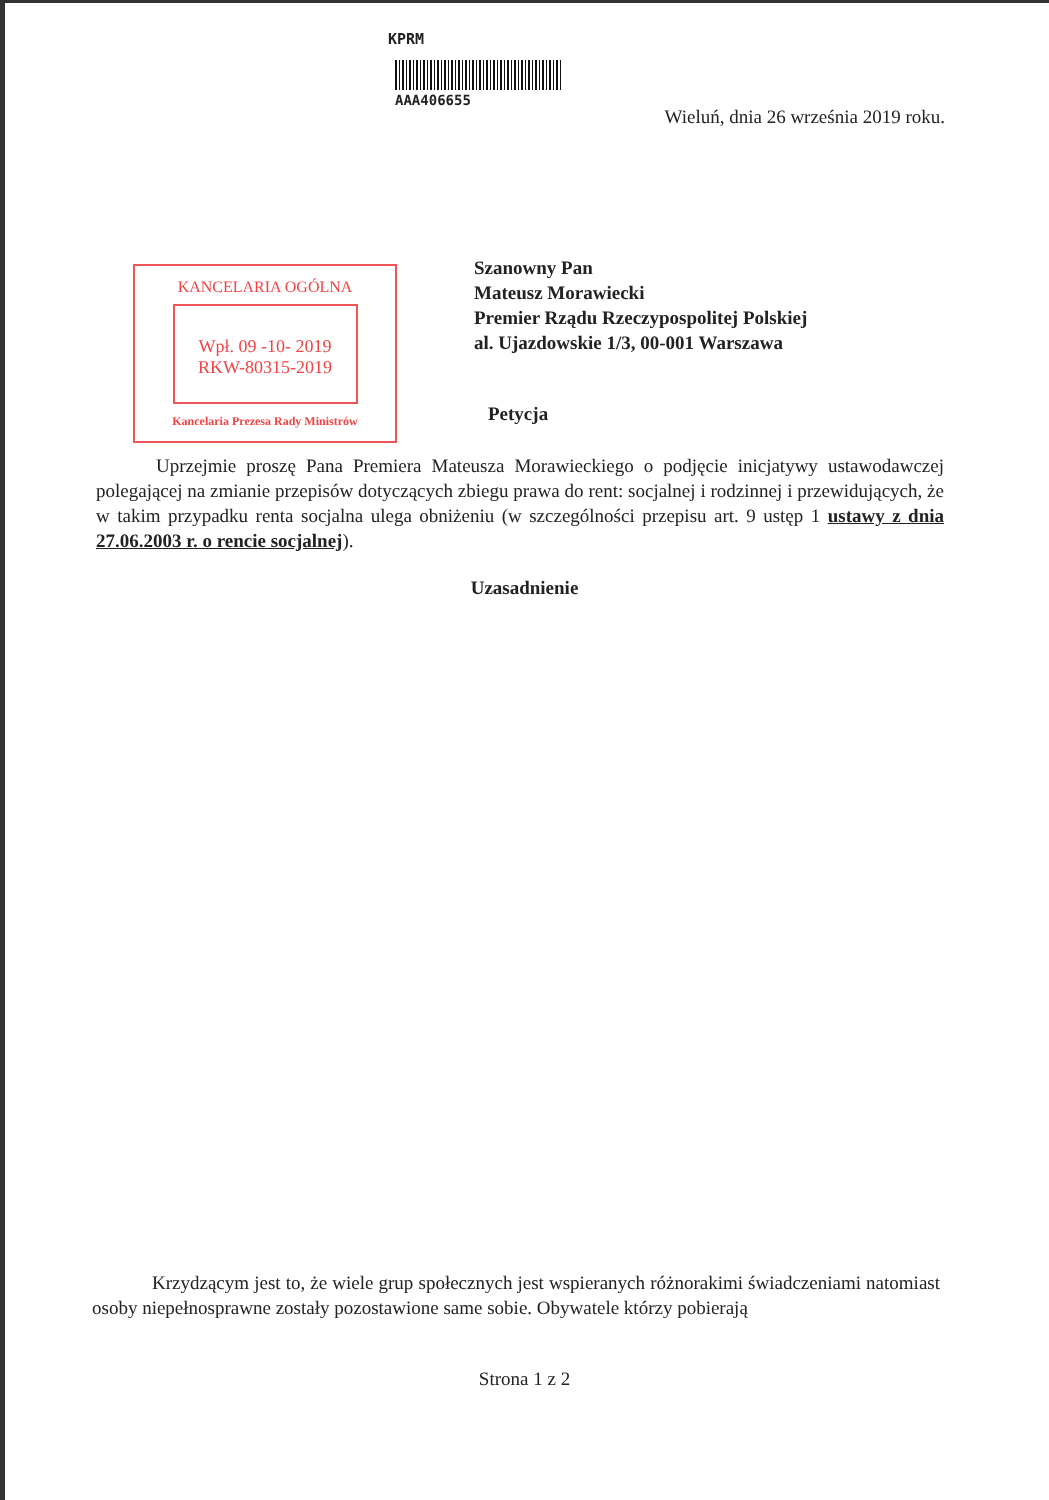KPRM
AAA406655
Wieluń, dnia 26 września 2019 roku.
KANCELARIA OGÓLNA
Wpł. 09 -10- 2019
RKW-80315-2019
Kancelaria Prezesa Rady Ministrów
Szanowny Pan
Mateusz Morawiecki
Premier Rządu Rzeczypospolitej Polskiej
al. Ujazdowskie 1/3, 00-001 Warszawa
Petycja
Uprzejmie proszę Pana Premiera Mateusza Morawieckiego o podjęcie inicjatywy ustawodawczej polegającej na zmianie przepisów dotyczących zbiegu prawa do rent: socjalnej i rodzinnej i przewidujących, że w takim przypadku renta socjalna ulega obniżeniu (w szczególności przepisu art. 9 ustęp 1 ustawy z dnia 27.06.2003 r. o rencie socjalnej).
Uzasadnienie
Krzydzącym jest to, że wiele grup społecznych jest wspieranych różnorakimi świadczeniami natomiast osoby niepełnosprawne zostały pozostawione same sobie. Obywatele którzy pobierają
Strona 1 z 2